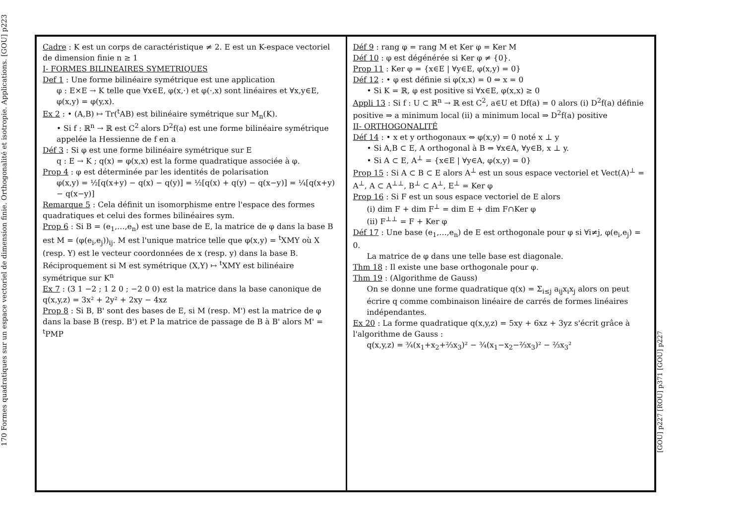170 Formes quadratiques sur un espace vectoriel de dimension finie. Orthogonalité et isotropie. Applications. [GOU] p223
Cadre : K est un corps de caractéristique ≠ 2. E est un K-espace vectoriel de dimension finie n ≥ 1
I- FORMES BILINEAIRES SYMETRIQUES
Def 1 : Une forme bilinéaire symétrique est une application
φ : E×E → K telle que ∀x∈E, φ(x,·) et φ(·,x) sont linéaires et ∀x,y∈E, φ(x,y) = φ(y,x).
Ex 2 : • (A,B) ↦ Tr(<sup>t</sup>AB) est bilinéaire symétrique sur M<sub>n</sub>(K).
• Si f : ℝ<sup>n</sup> → ℝ est C<sup>2</sup> alors D<sup>2</sup>f(a) est une forme bilinéaire symétrique appelée la Hessienne de f en a
Déf 3 : Si φ est une forme bilinéaire symétrique sur E
q : E → K ; q(x) = φ(x,x) est la forme quadratique associée à φ.
Prop 4 : φ est déterminée par les identités de polarisation
φ(x,y) = ½[q(x+y) − q(x) − q(y)] = ½[q(x) + q(y) − q(x−y)] = ¼[q(x+y) − q(x−y)]
Remarque 5 : Cela définit un isomorphisme entre l'espace des formes quadratiques et celui des formes bilinéaires sym.
Prop 6 : Si B = (e<sub>1</sub>,…,e<sub>n</sub>) est une base de E, la matrice de φ dans la base B est M = (φ(e<sub>i</sub>,e<sub>j</sub>))<sub>ij</sub>. M est l'unique matrice telle que φ(x,y) = <sup>t</sup>XMY où X (resp. Y) est le vecteur coordonnées de x (resp. y) dans la base B. Réciproquement si M est symétrique (X,Y) ↦ <sup>t</sup>XMY est bilinéaire symétrique sur K<sup>n</sup>
Ex 7 : (3 1 −2 ; 1 2 0 ; −2 0 0) est la matrice dans la base canonique de q(x,y,z) = 3x² + 2y² + 2xy − 4xz
Prop 8 : Si B, B' sont des bases de E, si M (resp. M') est la matrice de φ dans la base B (resp. B') et P la matrice de passage de B à B' alors M' = <sup>t</sup>PMP
Déf 9 : rang φ = rang M et Ker φ = Ker M
Déf 10 : φ est dégénérée si Ker φ ≠ {0}.
Prop 11 : Ker φ = {x∈E | ∀y∈E, φ(x,y) = 0}
Déf 12 : • φ est définie si φ(x,x) = 0 ⇔ x = 0
• Si K = ℝ, φ est positive si ∀x∈E, φ(x,x) ≥ 0
Appli 13 : Si f : U ⊂ ℝ<sup>n</sup> → ℝ est C<sup>2</sup>, a∈U et Df(a) = 0 alors (i) D<sup>2</sup>f(a) définie positive ⇒ a minimum local (ii) a minimum local ⇒ D<sup>2</sup>f(a) positive
II- ORTHOGONALITÉ
Déf 14 : • x et y orthogonaux ⇔ φ(x,y) = 0 noté x ⊥ y
• Si A,B ⊂ E, A orthogonal à B ⇔ ∀x∈A, ∀y∈B, x ⊥ y.
• Si A ⊂ E, A<sup>⊥</sup> = {x∈E | ∀y∈A, φ(x,y) = 0}
Prop 15 : Si A ⊂ B ⊂ E alors A<sup>⊥</sup> est un sous espace vectoriel et Vect(A)<sup>⊥</sup> = A<sup>⊥</sup>, A ⊂ A<sup>⊥⊥</sup>, B<sup>⊥</sup> ⊂ A<sup>⊥</sup>, E<sup>⊥</sup> = Ker φ
Prop 16 : Si F est un sous espace vectoriel de E alors
(i) dim F + dim F<sup>⊥</sup> = dim E + dim F∩Ker φ
(ii) F<sup>⊥⊥</sup> = F + Ker φ
Déf 17 : Une base (e<sub>1</sub>,…,e<sub>n</sub>) de E est orthogonale pour φ si ∀i≠j, φ(e<sub>i</sub>,e<sub>j</sub>) = 0.
La matrice de φ dans une telle base est diagonale.
Thm 18 : Il existe une base orthogonale pour φ.
Thm 19 : (Algorithme de Gauss)
On se donne une forme quadratique q(x) = Σ<sub>i≤j</sub> a<sub>ij</sub>x<sub>i</sub>x<sub>j</sub> alors on peut écrire q comme combinaison linéaire de carrés de formes linéaires indépendantes.
Ex 20 : La forme quadratique q(x,y,z) = 5xy + 6xz + 3yz s'écrit grâce à l'algorithme de Gauss :
q(x,y,z) = ¾(x<sub>1</sub>+x<sub>2</sub>+⅔x<sub>3</sub>)² − ¾(x<sub>1</sub>−x<sub>2</sub>−⅔x<sub>3</sub>)² − ⅔x<sub>3</sub>²
[GOU] p227 [ROU] p371 [GOU] p227